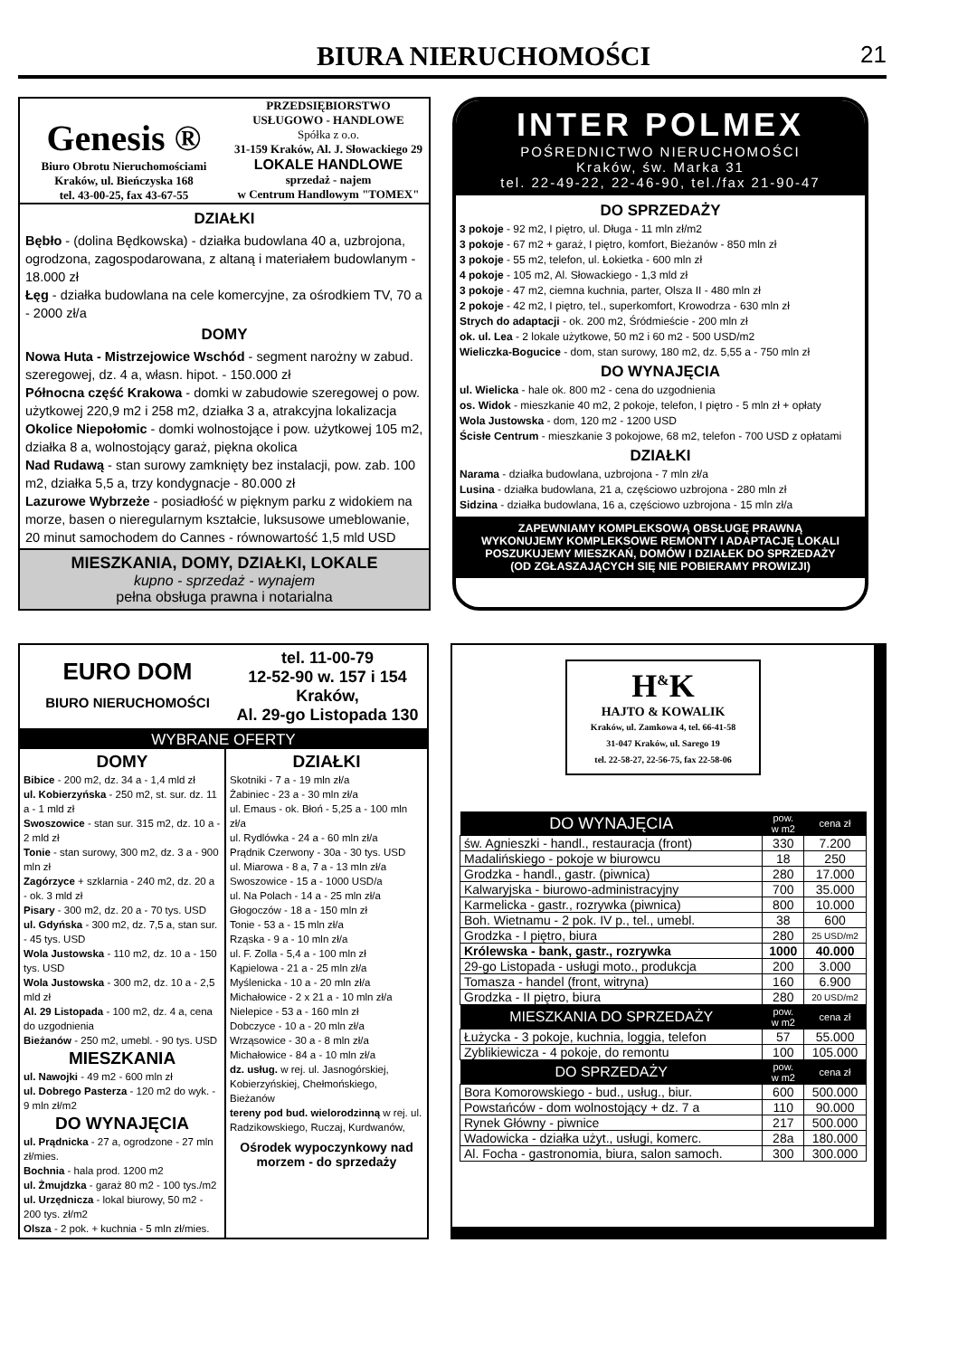BIURA NIERUCHOMOŚCI
21
Genesis ®
Biuro Obrotu Nieruchomościami
Kraków, ul. Bieńczyska 168
tel. 43-00-25, fax 43-67-55
PRZEDSIĘBIORSTWO
USŁUGOWO - HANDLOWE
Spółka z o.o.
31-159 Kraków, Al. J. Słowackiego 29
LOKALE HANDLOWE
sprzedaż - najem
w Centrum Handlowym "TOMEX"
DZIAŁKI
Bębło - (dolina Będkowska) - działka budowlana 40 a, uzbrojona, ogrodzona, zagospodarowana, z altaną i materiałem budowlanym - 18.000 zł
Łęg - działka budowlana na cele komercyjne, za ośrodkiem TV, 70 a - 2000 zł/a
DOMY
Nowa Huta - Mistrzejowice Wschód - segment narożny w zabud. szeregowej, dz. 4 a, własn. hipot. - 150.000 zł
Północna część Krakowa - domki w zabudowie szeregowej o pow. użytkowej 220,9 m2 i 258 m2, działka 3 a, atrakcyjna lokalizacja
Okolice Niepołomic - domki wolnostojące i pow. użytkowej 105 m2, działka 8 a, wolnostojący garaż, piękna okolica
Nad Rudawą - stan surowy zamknięty bez instalacji, pow. zab. 100 m2, działka 5,5 a, trzy kondygnacje - 80.000 zł
Lazurowe Wybrzeże - posiadłość w pięknym parku z widokiem na morze, basen o nieregularnym kształcie, luksusowe umeblowanie, 20 minut samochodem do Cannes - równowartość 1,5 mld USD
MIESZKANIA, DOMY, DZIAŁKI, LOKALE
kupno - sprzedaż - wynajem
pełna obsługa prawna i notarialna
INTER POLMEX
POŚREDNICTWO NIERUCHOMOŚCI
Kraków, św. Marka 31
tel. 22-49-22, 22-46-90, tel./fax 21-90-47
DO SPRZEDAŻY
3 pokoje - 92 m2, I piętro, ul. Długa - 11 mln zł/m2
3 pokoje - 67 m2 + garaż, I piętro, komfort, Bieżanów - 850 mln zł
3 pokoje - 55 m2, telefon, ul. Łokietka - 600 mln zł
4 pokoje - 105 m2, Al. Słowackiego - 1,3 mld zł
3 pokoje - 47 m2, ciemna kuchnia, parter, Olsza II - 480 mln zł
2 pokoje - 42 m2, I piętro, tel., superkomfort, Krowodrza - 630 mln zł
Strych do adaptacji - ok. 200 m2, Śródmieście - 200 mln zł
ok. ul. Lea - 2 lokale użytkowe, 50 m2 i 60 m2 - 500 USD/m2
Wieliczka-Bogucice - dom, stan surowy, 180 m2, dz. 5,55 a - 750 mln zł
DO WYNAJĘCIA
ul. Wielicka - hale ok. 800 m2 - cena do uzgodnienia
os. Widok - mieszkanie 40 m2, 2 pokoje, telefon, I piętro - 5 mln zł + opłaty
Wola Justowska - dom, 120 m2 - 1200 USD
Ścisłe Centrum - mieszkanie 3 pokojowe, 68 m2, telefon - 700 USD z opłatami
DZIAŁKI
Narama - działka budowlana, uzbrojona - 7 mln zł/a
Lusina - działka budowlana, 21 a, częściowo uzbrojona - 280 mln zł
Sidzina - działka budowlana, 16 a, częściowo uzbrojona - 15 mln zł/a
ZAPEWNIAMY KOMPLEKSOWĄ OBSŁUGĘ PRAWNĄ
WYKONUJEMY KOMPLEKSOWE REMONTY I ADAPTACJĘ LOKALI
POSZUKUJEMY MIESZKAŃ, DOMÓW I DZIAŁEK DO SPRZEDAŻY
(OD ZGŁASZAJĄCYCH SIĘ NIE POBIERAMY PROWIZJI)
EURO DOM
BIURO NIERUCHOMOŚCI
tel. 11-00-79
12-52-90 w. 157 i 154
Kraków,
Al. 29-go Listopada 130
WYBRANE OFERTY
DOMY
Bibice - 200 m2, dz. 34 a - 1,4 mld zł
ul. Kobierzyńska - 250 m2, st. sur. dz. 11 a - 1 mld zł
Swoszowice - stan sur. 315 m2, dz. 10 a - 2 mld zł
Tonie - stan surowy, 300 m2, dz. 3 a - 900 mln zł
Zagórzyce + szklarnia - 240 m2, dz. 20 a - ok. 3 mld zł
Pisary - 300 m2, dz. 20 a - 70 tys. USD
ul. Gdyńska - 300 m2, dz. 7,5 a, stan sur. - 45 tys. USD
Wola Justowska - 110 m2, dz. 10 a - 150 tys. USD
Wola Justowska - 300 m2, dz. 10 a - 2,5 mld zł
Al. 29 Listopada - 100 m2, dz. 4 a, cena do uzgodnienia
Bieżanów - 250 m2, umebl. - 90 tys. USD
MIESZKANIA
ul. Nawojki - 49 m2 - 600 mln zł
ul. Dobrego Pasterza - 120 m2 do wyk. - 9 mln zł/m2
DO WYNAJĘCIA
ul. Prądnicka - 27 a, ogrodzone - 27 mln zł/mies.
Bochnia - hala prod. 1200 m2
ul. Żmujdzka - garaż 80 m2 - 100 tys./m2
ul. Urzędnicza - lokal biurowy, 50 m2 - 200 tys. zł/m2
Olsza - 2 pok. + kuchnia - 5 mln zł/mies.
DZIAŁKI
Skotniki - 7 a - 19 mln zł/a
Żabiniec - 23 a - 30 mln zł/a
ul. Emaus - ok. Błoń - 5,25 a - 100 mln zł/a
ul. Rydlówka - 24 a - 60 mln zł/a
Prądnik Czerwony - 30a - 30 tys. USD
ul. Miarowa - 8 a, 7 a - 13 mln zł/a
Swoszowice - 15 a - 1000 USD/a
ul. Na Polach - 14 a - 25 mln zł/a
Głogoczów - 18 a - 150 mln zł
Tonie - 53 a - 15 mln zł/a
Rząska - 9 a - 10 mln zł/a
ul. F. Zolla - 5,4 a - 100 mln zł
Kąpielowa - 21 a - 25 mln zł/a
Myślenicka - 10 a - 20 mln zł/a
Michałowice - 2 x 21 a - 10 mln zł/a
Nielepice - 53 a - 160 mln zł
Dobczyce - 10 a - 20 mln zł/a
Wrząsowice - 30 a - 8 mln zł/a
Michałowice - 84 a - 10 mln zł/a
dz. usług. w rej. ul. Jasnogórskiej, Kobierzyńskiej, Chełmońskiego, Bieżanów
tereny pod bud. wielorodzinną w rej. ul. Radzikowskiego, Ruczaj, Kurdwanów,
Ośrodek wypoczynkowy nad morzem - do sprzedaży
H<sup>&</sup>K
HAJTO & KOWALIK
Kraków, ul. Zamkowa 4, tel. 66-41-58
31-047 Kraków, ul. Sarego 19
tel. 22-58-27, 22-56-75, fax 22-58-06
| DO WYNAJĘCIA | pow. w m2 | cena zł |
| --- | --- | --- |
| św. Agnieszki - handl., restauracja (front) | 330 | 7.200 |
| Madalińskiego - pokoje w biurowcu | 18 | 250 |
| Grodzka - handl., gastr. (piwnica) | 280 | 17.000 |
| Kalwaryjska - biurowo-administracyjny | 700 | 35.000 |
| Karmelicka - gastr., rozrywka (piwnica) | 800 | 10.000 |
| Boh. Wietnamu - 2 pok. IV p., tel., umebl. | 38 | 600 |
| Grodzka - I piętro, biura | 280 | 25 USD/m2 |
| Królewska - bank, gastr., rozrywka | 1000 | 40.000 |
| 29-go Listopada - usługi moto., produkcja | 200 | 3.000 |
| Tomasza - handel (front, witryna) | 160 | 6.900 |
| Grodzka - II piętro, biura | 280 | 20 USD/m2 |
| MIESZKANIA DO SPRZEDAŻY | pow. w m2 | cena zł |
| Łużycka - 3 pokoje, kuchnia, loggia, telefon | 57 | 55.000 |
| Zyblikiewicza - 4 pokoje, do remontu | 100 | 105.000 |
| DO SPRZEDAŻY | pow. w m2 | cena zł |
| Bora Komorowskiego - bud., usług., biur. | 600 | 500.000 |
| Powstańców - dom wolnostojący + dz. 7 a | 110 | 90.000 |
| Rynek Główny - piwnice | 217 | 500.000 |
| Wadowicka - działka użyt., usługi, komerc. | 28a | 180.000 |
| Al. Focha - gastronomia, biura, salon samoch. | 300 | 300.000 |